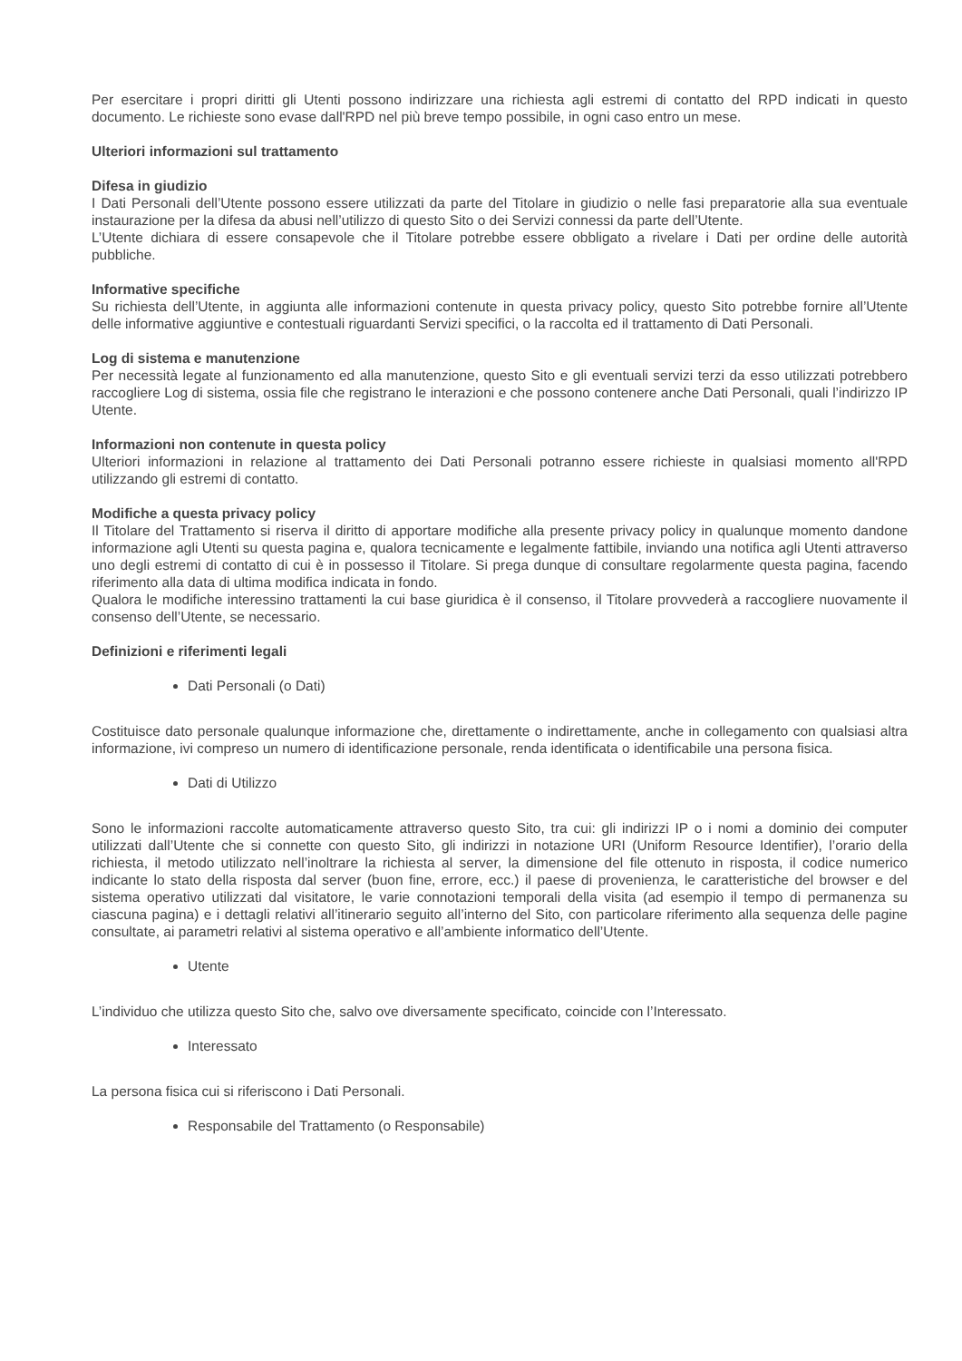Per esercitare i propri diritti gli Utenti possono indirizzare una richiesta agli estremi di contatto del RPD indicati in questo documento. Le richieste sono evase dall'RPD nel più breve tempo possibile, in ogni caso entro un mese.
Ulteriori informazioni sul trattamento
Difesa in giudizio
I Dati Personali dell’Utente possono essere utilizzati da parte del Titolare in giudizio o nelle fasi preparatorie alla sua eventuale instaurazione per la difesa da abusi nell’utilizzo di questo Sito o dei Servizi connessi da parte dell’Utente.
L’Utente dichiara di essere consapevole che il Titolare potrebbe essere obbligato a rivelare i Dati per ordine delle autorità pubbliche.
Informative specifiche
Su richiesta dell’Utente, in aggiunta alle informazioni contenute in questa privacy policy, questo Sito potrebbe fornire all’Utente delle informative aggiuntive e contestuali riguardanti Servizi specifici, o la raccolta ed il trattamento di Dati Personali.
Log di sistema e manutenzione
Per necessità legate al funzionamento ed alla manutenzione, questo Sito e gli eventuali servizi terzi da esso utilizzati potrebbero raccogliere Log di sistema, ossia file che registrano le interazioni e che possono contenere anche Dati Personali, quali l’indirizzo IP Utente.
Informazioni non contenute in questa policy
Ulteriori informazioni in relazione al trattamento dei Dati Personali potranno essere richieste in qualsiasi momento all'RPD utilizzando gli estremi di contatto.
Modifiche a questa privacy policy
Il Titolare del Trattamento si riserva il diritto di apportare modifiche alla presente privacy policy in qualunque momento dandone informazione agli Utenti su questa pagina e, qualora tecnicamente e legalmente fattibile, inviando una notifica agli Utenti attraverso uno degli estremi di contatto di cui è in possesso il Titolare. Si prega dunque di consultare regolarmente questa pagina, facendo riferimento alla data di ultima modifica indicata in fondo.
Qualora le modifiche interessino trattamenti la cui base giuridica è il consenso, il Titolare provvederà a raccogliere nuovamente il consenso dell’Utente, se necessario.
Definizioni e riferimenti legali
Dati Personali (o Dati)
Costituisce dato personale qualunque informazione che, direttamente o indirettamente, anche in collegamento con qualsiasi altra informazione, ivi compreso un numero di identificazione personale, renda identificata o identificabile una persona fisica.
Dati di Utilizzo
Sono le informazioni raccolte automaticamente attraverso questo Sito, tra cui: gli indirizzi IP o i nomi a dominio dei computer utilizzati dall’Utente che si connette con questo Sito, gli indirizzi in notazione URI (Uniform Resource Identifier), l’orario della richiesta, il metodo utilizzato nell’inoltrare la richiesta al server, la dimensione del file ottenuto in risposta, il codice numerico indicante lo stato della risposta dal server (buon fine, errore, ecc.) il paese di provenienza, le caratteristiche del browser e del sistema operativo utilizzati dal visitatore, le varie connotazioni temporali della visita (ad esempio il tempo di permanenza su ciascuna pagina) e i dettagli relativi all’itinerario seguito all’interno del Sito, con particolare riferimento alla sequenza delle pagine consultate, ai parametri relativi al sistema operativo e all’ambiente informatico dell’Utente.
Utente
L’individuo che utilizza questo Sito che, salvo ove diversamente specificato, coincide con l’Interessato.
Interessato
La persona fisica cui si riferiscono i Dati Personali.
Responsabile del Trattamento (o Responsabile)